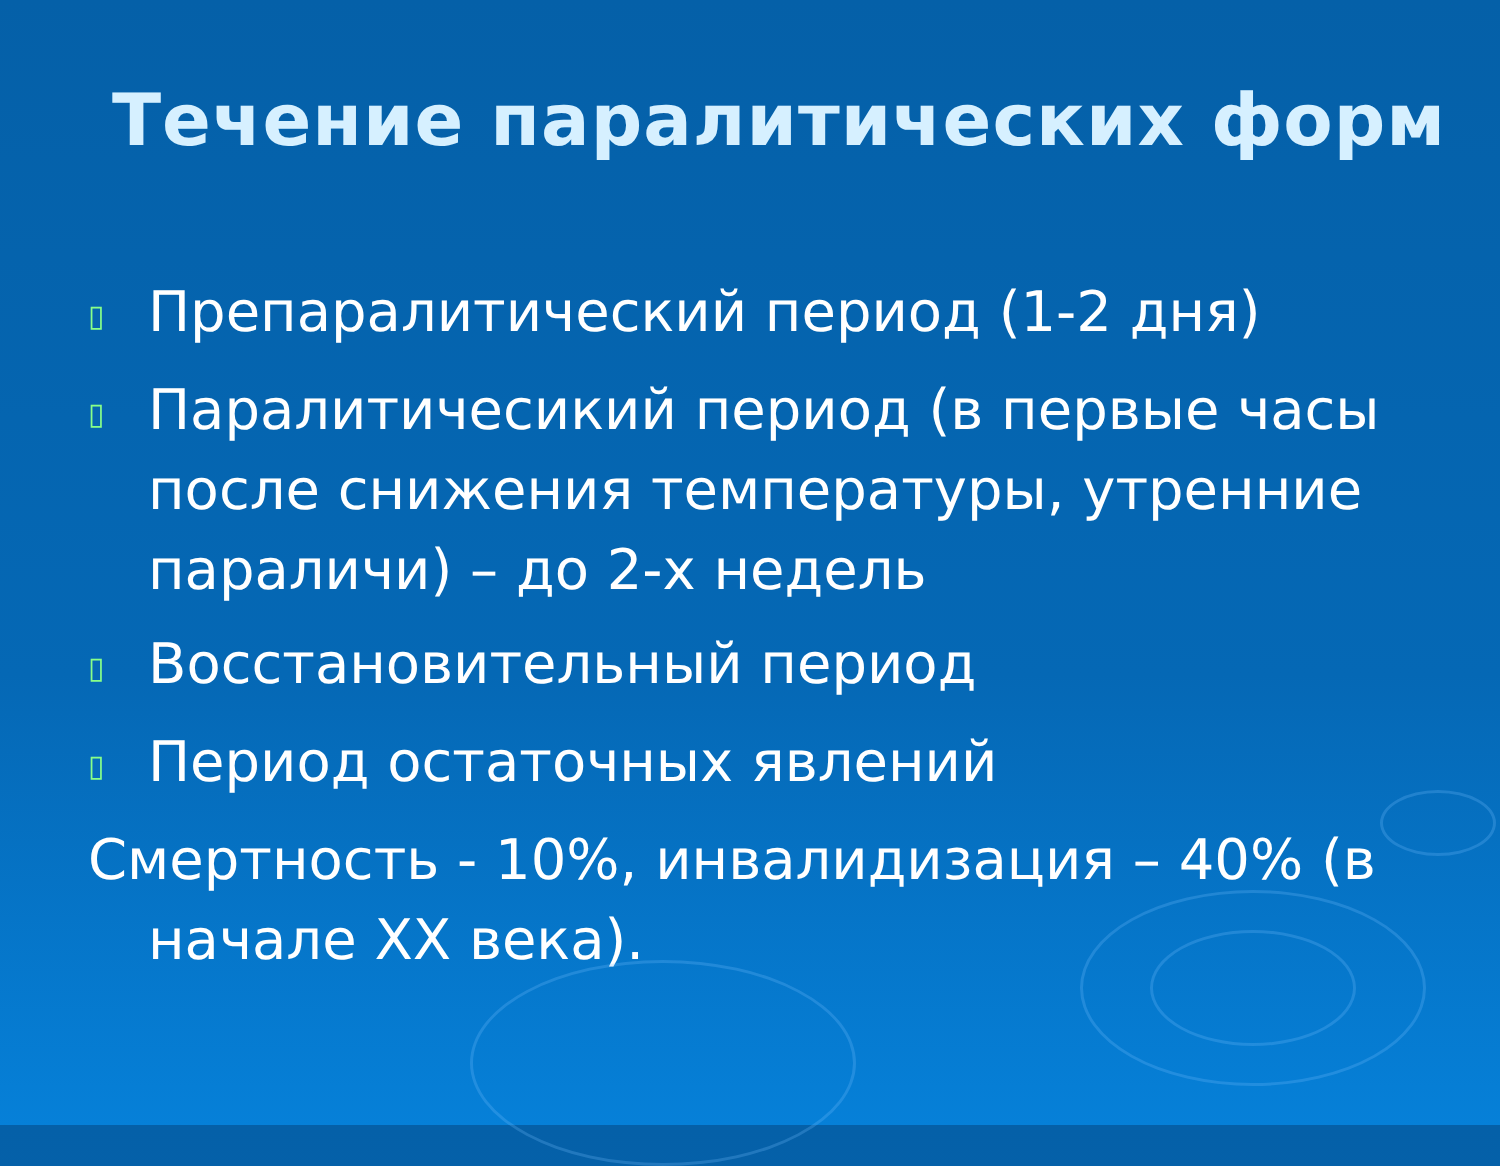Течение паралитических форм
▯ Препаралитический период (1-2 дня)
▯ Паралитичесикий период (в первые часы после снижения температуры, утренние параличи) – до 2-х недель
▯ Восстановительный период
▯ Период остаточных явлений
Смертность - 10%, инвалидизация – 40% (в начале XX века).